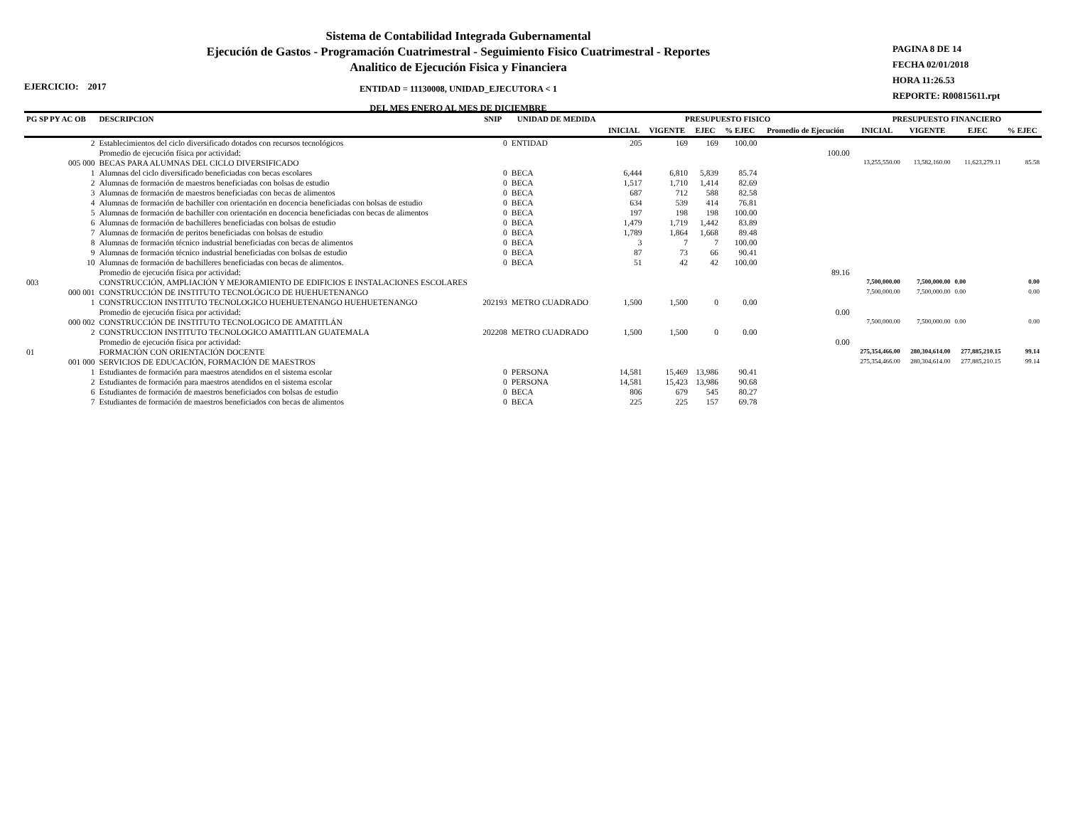Sistema de Contabilidad Integrada Gubernamental
Ejecución de Gastos - Programación Cuatrimestral - Seguimiento Fisico Cuatrimestral - Reportes
Analitico de Ejecución Fisica y Financiera
ENTIDAD = 11130008, UNIDAD_EJECUTORA < 1
DEL MES ENERO AL MES DE DICIEMBRE
PAGINA 8 DE 14
FECHA 02/01/2018
HORA 11:26.53
REPORTE: R00815611.rpt
EJERCICIO: 2017
| PG SP PY AC OB | DESCRIPCION | SNIP | UNIDAD DE MEDIDA | PRESUPUESTO FISICO | | | | | PRESUPUESTO FINANCIERO | | | |
| --- | --- | --- | --- | --- | --- | --- | --- | --- | --- | --- | --- | --- |
| | | | | INICIAL | VIGENTE | EJEC | % EJEC | Promedio de Ejecución | INICIAL | VIGENTE | EJEC | % EJEC |
| 2 | Establecimientos del ciclo diversificado dotados con recursos tecnológicos | 0 | ENTIDAD | 205 | 169 | 169 | 100.00 | | | | | |
| | Promedio de ejecución física por actividad: | | | | | | | 100.00 | | | | |
| 005 000 | BECAS PARA ALUMNAS DEL CICLO DIVERSIFICADO | | | | | | | | 13,255,550.00 | 13,582,160.00 | 11,623,279.11 | 85.58 |
| 1 | Alumnas del ciclo diversificado beneficiadas con becas escolares | 0 | BECA | 6,444 | 6,810 | 5,839 | 85.74 | | | | | |
| 2 | Alumnas de formación de maestros beneficiadas con bolsas de estudio | 0 | BECA | 1,517 | 1,710 | 1,414 | 82.69 | | | | | |
| 3 | Alumnas de formación de maestros beneficiadas con becas de alimentos | 0 | BECA | 687 | 712 | 588 | 82.58 | | | | | |
| 4 | Alumnas de formación de bachiller con orientación en docencia beneficiadas con bolsas de estudio | 0 | BECA | 634 | 539 | 414 | 76.81 | | | | | |
| 5 | Alumnas de formación de bachiller con orientación en docencia beneficiadas con becas de alimentos | 0 | BECA | 197 | 198 | 198 | 100.00 | | | | | |
| 6 | Alumnas de formación de bachilleres beneficiadas con bolsas de estudio | 0 | BECA | 1,479 | 1,719 | 1,442 | 83.89 | | | | | |
| 7 | Alumnas de formación de peritos beneficiadas con bolsas de estudio | 0 | BECA | 1,789 | 1,864 | 1,668 | 89.48 | | | | | |
| 8 | Alumnas de formación técnico industrial beneficiadas con becas de alimentos | 0 | BECA | 3 | 7 | 7 | 100.00 | | | | | |
| 9 | Alumnas de formación técnico industrial beneficiadas con bolsas de estudio | 0 | BECA | 87 | 73 | 66 | 90.41 | | | | | |
| 10 | Alumnas de formación de bachilleres beneficiadas con becas de alimentos. | 0 | BECA | 51 | 42 | 42 | 100.00 | | | | | |
| | Promedio de ejecución física por actividad: | | | | | | | 89.16 | | | | |
| 003 | CONSTRUCCIÓN, AMPLIACIÓN Y MEJORAMIENTO DE EDIFICIOS E INSTALACIONES ESCOLARES | | | | | | | | 7,500,000.00 | 7,500,000.00 | 0.00 | 0.00 |
| 000 001 | CONSTRUCCIÓN DE INSTITUTO TECNOLÓGICO DE HUEHUETENANGO | | | | | | | | 7,500,000.00 | 7,500,000.00 | 0.00 | 0.00 |
| 1 | CONSTRUCCION INSTITUTO TECNOLOGICO HUEHUETENANGO HUEHUETENANGO | 202193 | METRO CUADRADO | 1,500 | 1,500 | 0 | 0.00 | | | | | |
| | Promedio de ejecución física por actividad: | | | | | | | 0.00 | | | | |
| 000 002 | CONSTRUCCIÓN DE INSTITUTO TECNOLOGICO DE AMATITLÁN | | | | | | | | 7,500,000.00 | 7,500,000.00 | 0.00 | 0.00 |
| 2 | CONSTRUCCION INSTITUTO TECNOLOGICO AMATITLAN GUATEMALA | 202208 | METRO CUADRADO | 1,500 | 1,500 | 0 | 0.00 | | | | | |
| | Promedio de ejecución física por actividad: | | | | | | | 0.00 | | | | |
| 01 | FORMACIÓN CON ORIENTACIÓN DOCENTE | | | | | | | | 275,354,466.00 | 280,304,614.00 | 277,885,210.15 | 99.14 |
| 001 000 | SERVICIOS DE EDUCACIÓN, FORMACIÓN DE MAESTROS | | | | | | | | 275,354,466.00 | 280,304,614.00 | 277,885,210.15 | 99.14 |
| 1 | Estudiantes de formación para maestros atendidos en el sistema escolar | 0 | PERSONA | 14,581 | 15,469 | 13,986 | 90.41 | | | | | |
| 2 | Estudiantes de formación para maestros atendidos en el sistema escolar | 0 | PERSONA | 14,581 | 15,423 | 13,986 | 90.68 | | | | | |
| 6 | Estudiantes de formación de maestros beneficiados con bolsas de estudio | 0 | BECA | 806 | 679 | 545 | 80.27 | | | | | |
| 7 | Estudiantes de formación de maestros beneficiados con becas de alimentos | 0 | BECA | 225 | 225 | 157 | 69.78 | | | | | |